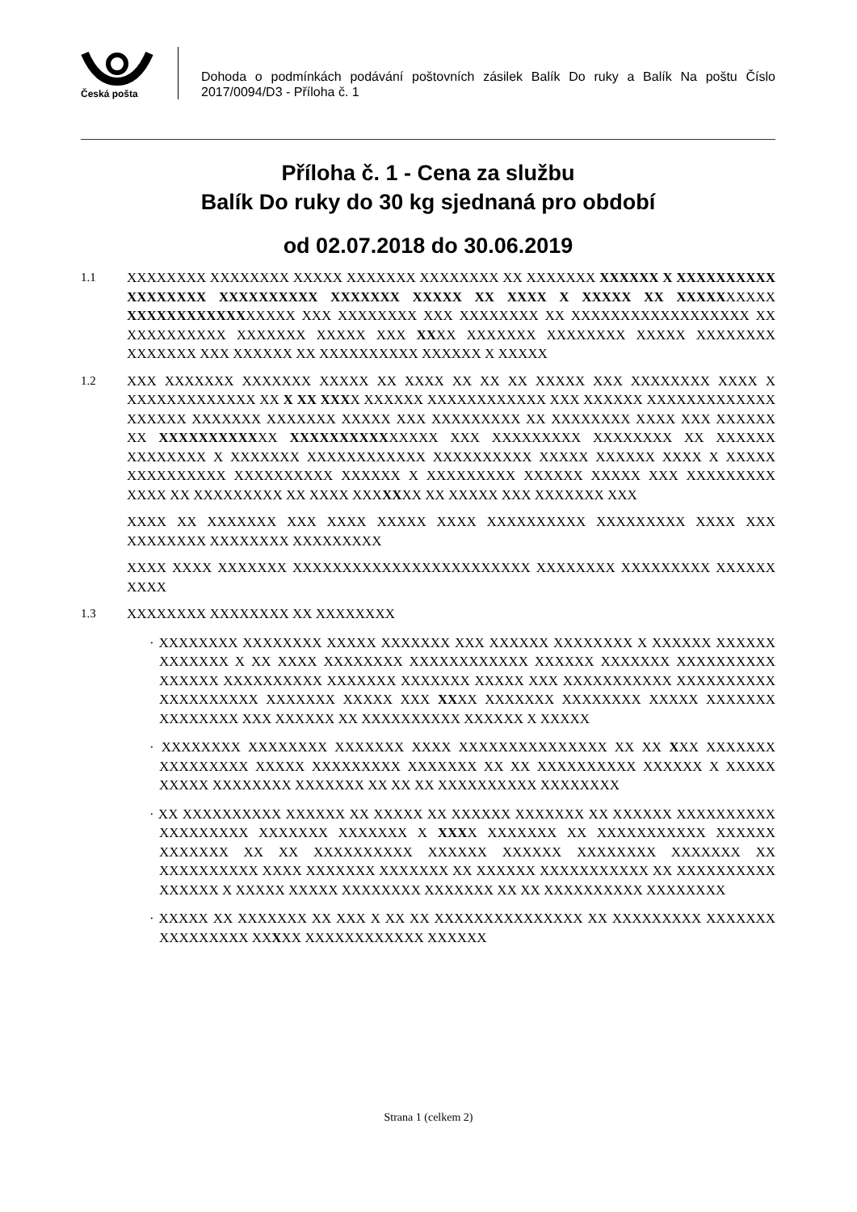Česká pošta
Dohoda o podmínkách podávání poštovních zásilek Balík Do ruky a Balík Na poštu Číslo 2017/0094/D3 - Příloha č. 1
Příloha č. 1 - Cena za službu
Balík Do ruky do 30 kg sjednaná pro období
od 02.07.2018 do 30.06.2019
1.1 XXXXXXXX XXXXXXXX XXXXX XXXXXXX XXXXXXXX XX XXXXXXX XXXXXX X XXXXXXXXXX XXXXXXXX XXXXXXXXXX XXXXXXX XXXXX XX XXXX X XXXXX XX XXXXXXXXXX XXXXXXXXXXXXXXXXX XXX XXXXXXXX XXX XXXXXXXX XX XXXXXXXXXXXXXXXXXX XX XXXXXXXXXX XXXXXXX XXXXX XXX XXXX XXXXXXX XXXXXXXX XXXXX XXXXXXXX XXXXXXX XXX XXXXXX XX XXXXXXXXXX XXXXXX X XXXXX
1.2 XXX XXXXXXX XXXXXXX XXXXX XX XXXX XX XX XX XXXXX XXX XXXXXXXX XXXX X XXXXXXXXXXXXX XX X XX XXXX XXXXXX XXXXXXXXXXXX XXX XXXXXX XXXXXXXXXXXXX XXXXXX XXXXXXX XXXXXXX XXXXX XXX XXXXXXXXX XX XXXXXXXX XXXX XXX XXXXXX XX XXXXXXXXXXXX XXXXXXXXXXXXXXX XXX XXXXXXXXX XXXXXXXX XX XXXXXX XXXXXXXX X XXXXXXX XXXXXXXXXXXX XXXXXXXXXX XXXXX XXXXXX XXXX X XXXXX XXXXXXXXXX XXXXXXXXXX XXXXXX X XXXXXXXXX XXXXXX XXXXX XXX XXXXXXXXX XXXX XX XXXXXXXXX XX XXXX XXXXXXX XX XXXXX XXX XXXXXXX XXX
XXXX XX XXXXXXX XXX XXXX XXXXX XXXX XXXXXXXXXX XXXXXXXXX XXXX XXX XXXXXXXX XXXXXXXX XXXXXXXXX
XXXX XXXX XXXXXXX XXXXXXXXXXXXXXXXXXXXXXXX XXXXXXXX XXXXXXXXX XXXXXX XXXX
1.3 XXXXXXXX XXXXXXXX XX XXXXXXXX
· XXXXXXXX XXXXXXXX XXXXX XXXXXXX XXX XXXXXX XXXXXXXX X XXXXXX XXXXXX XXXXXXX X XX XXXX XXXXXXXX XXXXXXXXXXXX XXXXXX XXXXXXX XXXXXXXXXX XXXXXX XXXXXXXXXX XXXXXXX XXXXXXX XXXXX XXX XXXXXXXXXXX XXXXXXXXXX XXXXXXXXXX XXXXXXX XXXXX XXX XXXX XXXXXXX XXXXXXXX XXXXX XXXXXXX XXXXXXXX XXX XXXXXX XX XXXXXXXXXX XXXXXX X XXXXX
· XXXXXXXX XXXXXXXX XXXXXXX XXXX XXXXXXXXXXXXXXX XX XX XXX XXXXXXX XXXXXXXXX XXXXX XXXXXXXXX XXXXXXX XX XX XXXXXXXXXX XXXXXX X XXXXX XXXXX XXXXXXXX XXXXXXX XX XX XX XXXXXXXXXX XXXXXXXX
· XX XXXXXXXXXX XXXXXX XX XXXXX XX XXXXXX XXXXXXX XX XXXXXX XXXXXXXXXX XXXXXXXXX XXXXXXX XXXXXXX X XXXX XXXXXXX XX XXXXXXXXXXX XXXXXX XXXXXXX XX XX XXXXXXXXXX XXXXXX XXXXXX XXXXXXXX XXXXXXX XX XXXXXXXXXX XXXX XXXXXXX XXXXXXX XX XXXXXX XXXXXXXXXXX XX XXXXXXXXXX XXXXXX X XXXXX XXXXX XXXXXXXX XXXXXXX XX XX XXXXXXXXXX XXXXXXXX
· XXXXX XX XXXXXXX XX XXX X XX XX XXXXXXXXXXXXXXX XX XXXXXXXXX XXXXXXX XXXXXXXXX XXXXX XXXXXXXXXXXX XXXXXX
Strana 1 (celkem 2)